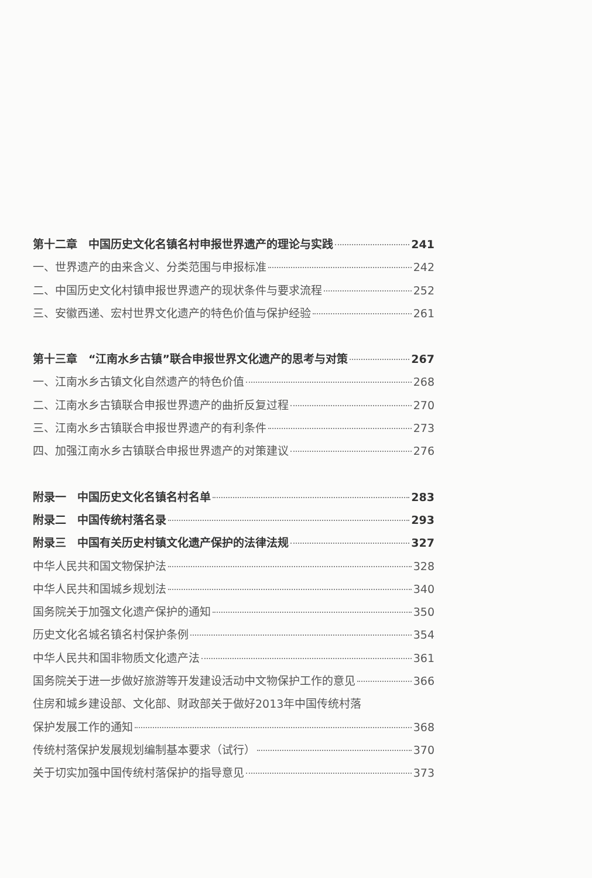第十二章　中国历史文化名镇名村申报世界遗产的理论与实践 241
一、世界遗产的由来含义、分类范围与申报标准 242
二、中国历史文化村镇申报世界遗产的现状条件与要求流程 252
三、安徽西递、宏村世界文化遗产的特色价值与保护经验 261
第十三章　“江南水乡古镇”联合申报世界文化遗产的思考与对策 267
一、江南水乡古镇文化自然遗产的特色价值 268
二、江南水乡古镇联合申报世界遗产的曲折反复过程 270
三、江南水乡古镇联合申报世界遗产的有利条件 273
四、加强江南水乡古镇联合申报世界遗产的对策建议 276
附录一　中国历史文化名镇名村名单 283
附录二　中国传统村落名录 293
附录三　中国有关历史村镇文化遗产保护的法律法规 327
中华人民共和国文物保护法 328
中华人民共和国城乡规划法 340
国务院关于加强文化遗产保护的通知 350
历史文化名城名镇名村保护条例 354
中华人民共和国非物质文化遗产法 361
国务院关于进一步做好旅游等开发建设活动中文物保护工作的意见 366
住房和城乡建设部、文化部、财政部关于做好2013年中国传统村落
保护发展工作的通知 368
传统村落保护发展规划编制基本要求（试行） 370
关于切实加强中国传统村落保护的指导意见 373